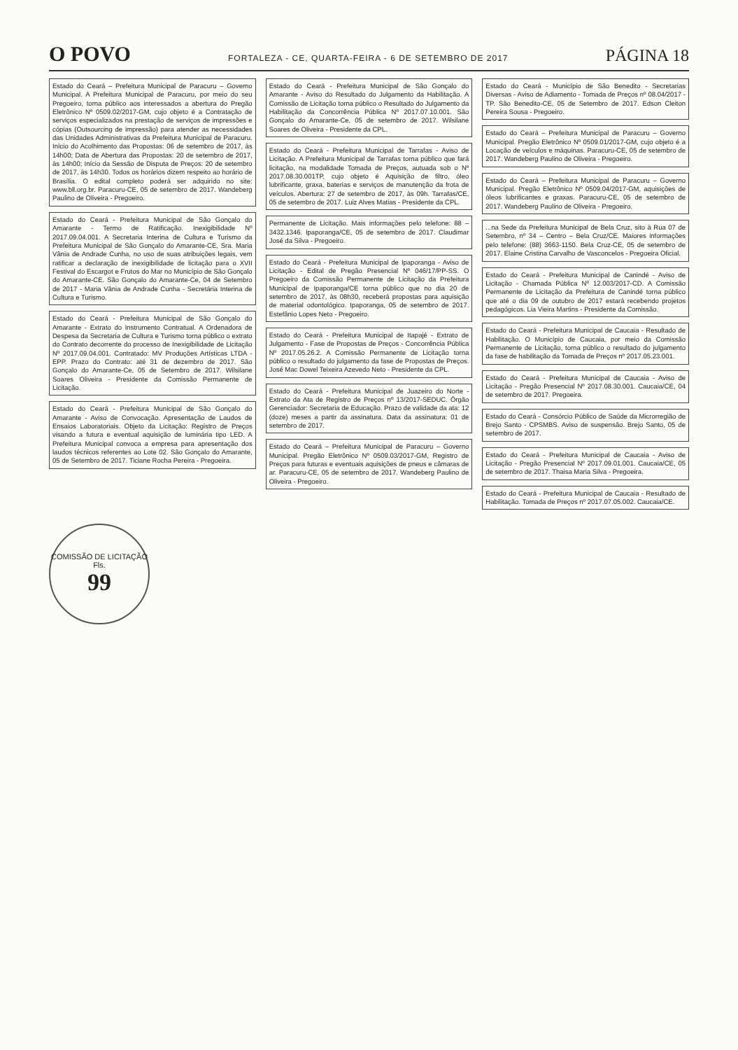O POVO FORTALEZA - CE, QUARTA-FEIRA - 6 DE SETEMBRO DE 2017 PÁGINA 18
Estado do Ceará – Prefeitura Municipal de Paracuru – Governo Municipal. A Prefeitura Municipal de Paracuru, por meio do seu Pregoeiro, torna público aos interessados a abertura do Pregão Eletrônico Nº 0509.02/2017-GM, cujo objeto é a Contratação de serviços especializados na prestação de serviços de impressões e cópias (Outsourcing de impressão) para atender as necessidades das Unidades Administrativas da Prefeitura Municipal de Paracuru. Início do Acolhimento das Propostas: 06 de setembro de 2017, às 14h00; Data de Abertura das Propostas: 20 de setembro de 2017, às 14h00; Início da Sessão de Disputa de Preços: 20 de setembro de 2017, às 14h30. Todos os horários dizem respeito ao horário de Brasília. O edital completo poderá ser adquirido no site: www.bll.org.br. Paracuru-CE, 05 de setembro de 2017. Wandeberg Paulino de Oliveira - Pregoeiro.
Estado do Ceará - Prefeitura Municipal de São Gonçalo do Amarante - Termo de Ratificação. Inexigibilidade Nº 2017.09.04.001. A Secretaria Interina de Cultura e Turismo da Prefeitura Municipal de São Gonçalo do Amarante-CE, Sra. Maria Vânia de Andrade Cunha, no uso de suas atribuições legais, vem ratificar a declaração de inexigibilidade de licitação para o XVII Festival do Escargot e Frutos do Mar no Município de São Gonçalo do Amarante-CE. São Gonçalo do Amarante-Ce, 04 de Setembro de 2017 - Maria Vânia de Andrade Cunha - Secretária Interina de Cultura e Turismo.
Estado do Ceará - Prefeitura Municipal de São Gonçalo do Amarante - Extrato do Instrumento Contratual. A Ordenadora de Despesa da Secretaria de Cultura e Turismo torna público o extrato do Contrato decorrente do processo de Inexigibilidade de Licitação Nº 2017.09.04.001. Contratado: MV Produções Artísticas LTDA - EPP. Prazo do Contrato: até 31 de dezembro de 2017. São Gonçalo do Amarante-Ce, 05 de Setembro de 2017. Wilsilane Soares Oliveira - Presidente da Comissão Permanente de Licitação.
Estado do Ceará - Prefeitura Municipal de São Gonçalo do Amarante - Aviso de Convocação. Apresentação de Laudos de Ensaios Laboratoriais. Objeto da Licitação: Registro de Preços visando a futura e eventual aquisição de luminária tipo LED. A Prefeitura Municipal convoca a empresa para apresentação dos laudos técnicos referentes ao Lote 02. São Gonçalo do Amarante, 05 de Setembro de 2017. Ticiane Rocha Pereira - Pregoeira.
Estado do Ceará - Prefeitura Municipal de São Gonçalo do Amarante - Aviso do Resultado do Julgamento da Habilitação. A Comissão de Licitação torna público o Resultado do Julgamento da Habilitação da Concorrência Pública Nº 2017.07.10.001. São Gonçalo do Amarante-Ce, 05 de setembro de 2017. Wilsilane Soares de Oliveira - Presidente da CPL.
Estado do Ceará - Prefeitura Municipal de Tarrafas - Aviso de Licitação. A Prefeitura Municipal de Tarrafas torna público que fará licitação, na modalidade Tomada de Preços, autuada sob o Nº 2017.08.30.001TP, cujo objeto é Aquisição de filtro, óleo lubrificante, graxa, baterias e serviços de manutenção da frota de veículos. Abertura: 27 de setembro de 2017, às 09h. Tarrafas/CE, 05 de setembro de 2017. Luiz Alves Matias - Presidente da CPL.
Permanente de Licitação. Mais informações pelo telefone: 88 – 3432.1346. Ipaporanga/CE, 05 de setembro de 2017. Claudimar José da Silva - Pregoeiro.
Estado do Ceará - Prefeitura Municipal de Ipaporanga - Aviso de Licitação - Edital de Pregão Presencial Nº 046/17/PP-SS. O Pregoeiro da Comissão Permanente de Licitação da Prefeitura Municipal de Ipaporanga/CE torna público que no dia 20 de setembro de 2017, às 08h30, receberá propostas para aquisição de material odontológico. Ipaporanga, 05 de setembro de 2017. Estefânio Lopes Neto - Pregoeiro.
Estado do Ceará - Prefeitura Municipal de Itapajé - Extrato de Julgamento - Fase de Propostas de Preços - Concorrência Pública Nº 2017.05.26.2. A Comissão Permanente de Licitação torna público o resultado do julgamento da fase de Propostas de Preços. José Mac Dowel Teixeira Azevedo Neto - Presidente da CPL.
Estado do Ceará - Prefeitura Municipal de Juazeiro do Norte - Extrato da Ata de Registro de Preços nº 13/2017-SEDUC. Órgão Gerenciador: Secretaria de Educação. Prazo de validade da ata: 12 (doze) meses a partir da assinatura. Data da assinatura: 01 de setembro de 2017.
Estado do Ceará – Prefeitura Municipal de Paracuru – Governo Municipal. Pregão Eletrônico Nº 0509.03/2017-GM, Registro de Preços para futuras e eventuais aquisições de pneus e câmaras de ar. Paracuru-CE, 05 de setembro de 2017. Wandeberg Paulino de Oliveira - Pregoeiro.
Estado do Ceará - Município de São Benedito - Secretarias Diversas - Aviso de Adiamento - Tomada de Preços nº 08.04/2017 - TP. São Benedito-CE, 05 de Setembro de 2017. Edson Cleiton Pereira Sousa - Pregoeiro.
Estado do Ceará – Prefeitura Municipal de Paracuru – Governo Municipal. Pregão Eletrônico Nº 0509.01/2017-GM, cujo objeto é a Locação de veículos e máquinas. Paracuru-CE, 05 de setembro de 2017. Wandeberg Paulino de Oliveira - Pregoeiro.
Estado do Ceará – Prefeitura Municipal de Paracuru – Governo Municipal. Pregão Eletrônico Nº 0509.04/2017-GM, aquisições de óleos lubrificantes e graxas. Paracuru-CE, 05 de setembro de 2017. Wandeberg Paulino de Oliveira - Pregoeiro.
...na Sede da Prefeitura Municipal de Bela Cruz, sito à Rua 07 de Setembro, nº 34 – Centro – Bela Cruz/CE. Maiores informações pelo telefone: (88) 3663-1150. Bela Cruz-CE, 05 de setembro de 2017. Elaine Cristina Carvalho de Vasconcelos - Pregoeira Oficial.
Estado do Ceará - Prefeitura Municipal de Canindé - Aviso de Licitação - Chamada Pública Nº 12.003/2017-CD. A Comissão Permanente de Licitação da Prefeitura de Canindé torna público que até o dia 09 de outubro de 2017 estará recebendo projetos pedagógicos. Lia Vieira Martins - Presidente da Comissão.
Estado do Ceará - Prefeitura Municipal de Caucaia - Resultado de Habilitação. O Município de Caucaia, por meio da Comissão Permanente de Licitação, torna público o resultado do julgamento da fase de habilitação da Tomada de Preços nº 2017.05.23.001.
Estado do Ceará - Prefeitura Municipal de Caucaia - Aviso de Licitação - Pregão Presencial Nº 2017.08.30.001. Caucaia/CE, 04 de setembro de 2017. Pregoeira.
Estado do Ceará - Consórcio Público de Saúde da Microrregião de Brejo Santo - CPSMBS. Aviso de suspensão. Brejo Santo, 05 de setembro de 2017.
Estado do Ceará - Prefeitura Municipal de Caucaia - Aviso de Licitação - Pregão Presencial Nº 2017.09.01.001. Caucaia/CE, 05 de setembro de 2017. Thaisa Maria Silva - Pregoeira.
Estado do Ceará - Prefeitura Municipal de Caucaia - Resultado de Habilitação. Tomada de Preços nº 2017.07.05.002. Caucaia/CE.
COMISSÃO DE LICITAÇÃO
Fls.
99